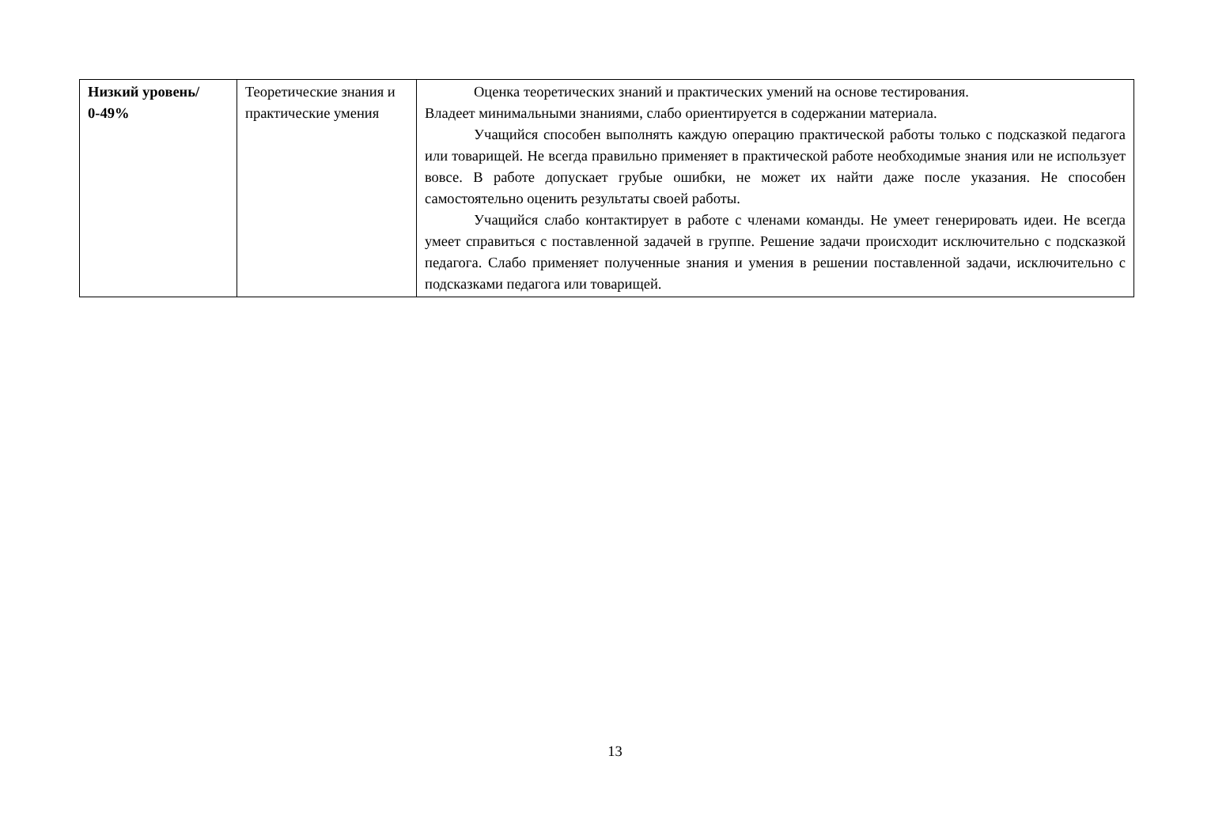| Низкий уровень/ 0-49% | Теоретические знания и практические умения | Оценка теоретических знаний и практических умений на основе тестирования. Владеет минимальными знаниями, слабо ориентируется в содержании материала. Учащийся способен выполнять каждую операцию практической работы только с подсказкой педагога или товарищей. Не всегда правильно применяет в практической работе необходимые знания или не использует вовсе. В работе допускает грубые ошибки, не может их найти даже после указания. Не способен самостоятельно оценить результаты своей работы. Учащийся слабо контактирует в работе с членами команды. Не умеет генерировать идеи. Не всегда умеет справиться с поставленной задачей в группе. Решение задачи происходит исключительно с подсказкой педагога. Слабо применяет полученные знания и умения в решении поставленной задачи, исключительно с подсказками педагога или товарищей. |
13